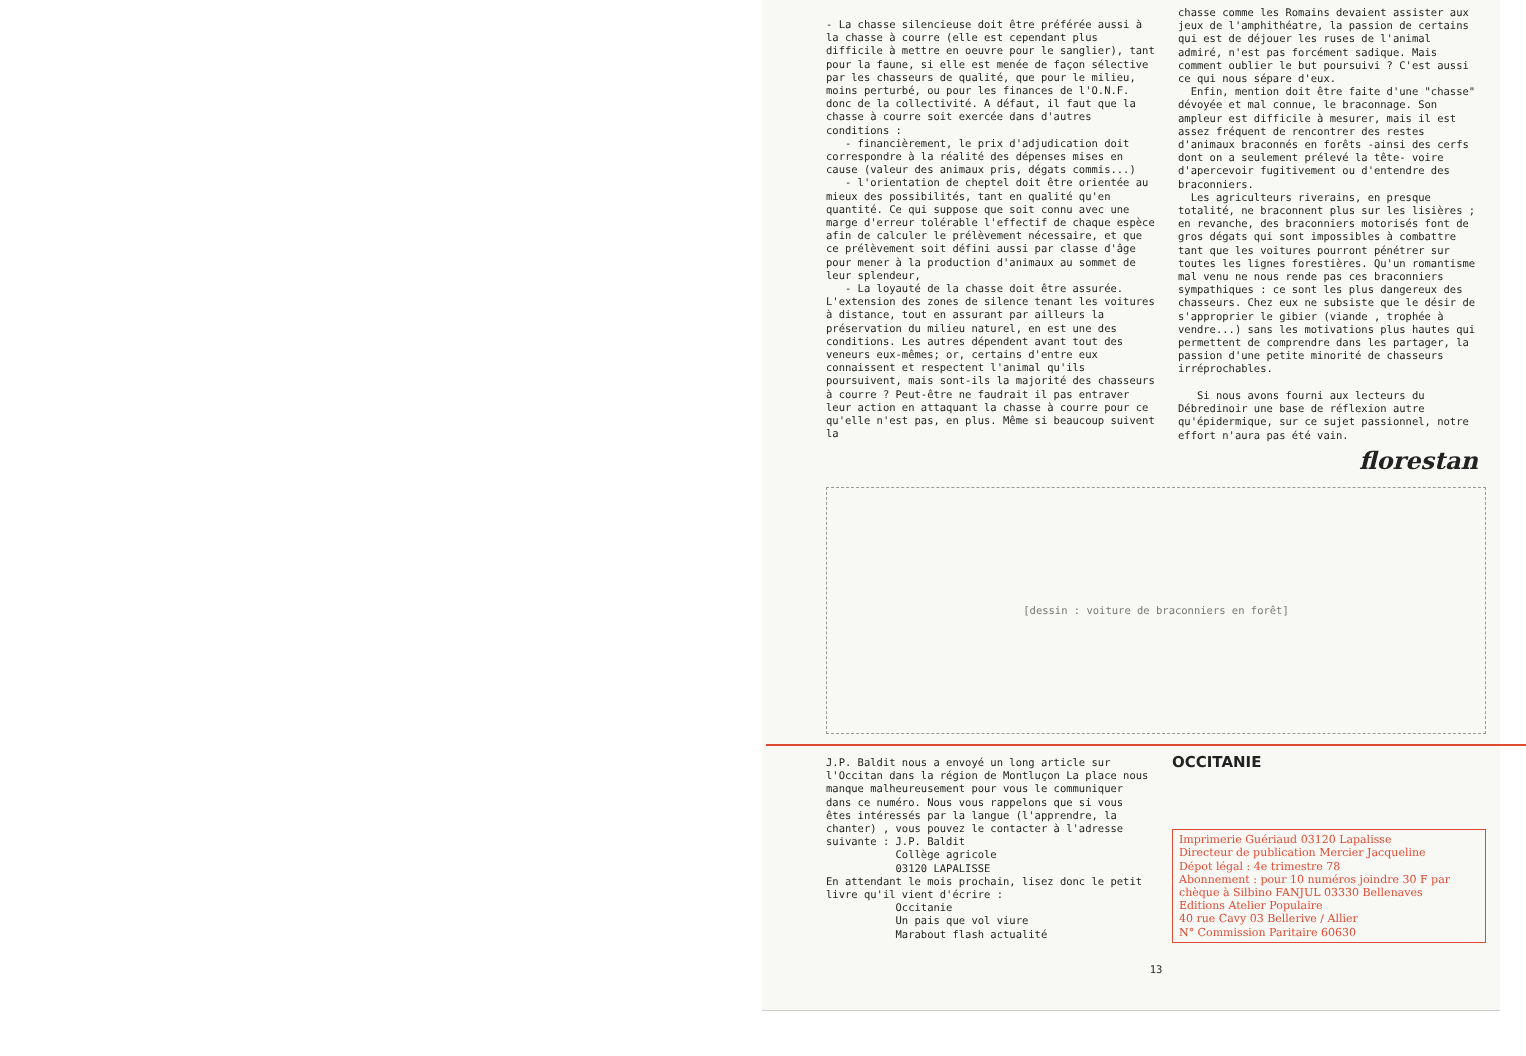- La chasse silencieuse doit être préférée aussi à la chasse à courre (elle est cependant plus difficile à mettre en oeuvre pour le sanglier), tant pour la faune, si elle est menée de façon sélective par les chasseurs de qualité, que pour le milieu, moins perturbé, ou pour les finances de l'O.N.F. donc de la collectivité. A défaut, il faut que la chasse à courre soit exercée dans d'autres conditions :
- financièrement, le prix d'adjudication doit correspondre à la réalité des dépenses mises en cause (valeur des animaux pris, dégats commis...)
- l'orientation de cheptel doit être orientée au mieux des possibilités, tant en qualité qu'en quantité. Ce qui suppose que soit connu avec une marge d'erreur tolérable l'effectif de chaque espèce afin de calculer le prélèvement nécessaire, et que ce prélèvement soit défini aussi par classe d'âge pour mener à la production d'animaux au sommet de leur splendeur,
- La loyauté de la chasse doit être assurée. L'extension des zones de silence tenant les voitures à distance, tout en assurant par ailleurs la préservation du milieu naturel, en est une des conditions. Les autres dépendent avant tout des veneurs eux-mêmes; or, certains d'entre eux connaissent et respectent l'animal qu'ils poursuivent, mais sont-ils la majorité des chasseurs à courre ? Peut-être ne faudrait il pas entraver leur action en attaquant la chasse à courre pour ce qu'elle n'est pas, en plus. Même si beaucoup suivent la
chasse comme les Romains devaient assister aux jeux de l'amphithéatre, la passion de certains qui est de déjouer les ruses de l'animal admiré, n'est pas forcément sadique. Mais comment oublier le but poursuivi ? C'est aussi ce qui nous sépare d'eux.
Enfin, mention doit être faite d'une "chasse" dévoyée et mal connue, le braconnage. Son ampleur est difficile à mesurer, mais il est assez fréquent de rencontrer des restes d'animaux braconnés en forêts -ainsi des cerfs dont on a seulement prélevé la tête- voire d'apercevoir fugitivement ou d'entendre des braconniers.
Les agriculteurs riverains, en presque totalité, ne braconnent plus sur les lisières ; en revanche, des braconniers motorisés font de gros dégats qui sont impossibles à combattre tant que les voitures pourront pénétrer sur toutes les lignes forestières. Qu'un romantisme mal venu ne nous rende pas ces braconniers sympathiques : ce sont les plus dangereux des chasseurs. Chez eux ne subsiste que le désir de s'approprier le gibier (viande , trophée à vendre...) sans les motivations plus hautes qui permettent de comprendre dans les partager, la passion d'une petite minorité de chasseurs irréprochables.
Si nous avons fourni aux lecteurs du Débredinoir une base de réflexion autre qu'épidermique, sur ce sujet passionnel, notre effort n'aura pas été vain.
florestan
[dessin : voiture de braconniers en forêt]
J.P. Baldit nous a envoyé un long article sur l'Occitan dans la région de Montluçon La place nous manque malheureusement pour vous le communiquer dans ce numéro. Nous vous rappelons que si vous êtes intéressés par la langue (l'apprendre, la chanter) , vous pouvez le contacter à l'adresse suivante : J.P. Baldit
Collège agricole
03120 LAPALISSE
En attendant le mois prochain, lisez donc le petit livre qu'il vient d'écrire :
Occitanie
Un pais que vol viure
Marabout flash actualité
OCCITANIE
Imprimerie Guériaud 03120 Lapalisse
Directeur de publication Mercier Jacqueline
Dépot légal : 4e trimestre 78
Abonnement : pour 10 numéros joindre 30 F par chèque à Silbino FANJUL 03330 Bellenaves
Editions Atelier Populaire
40 rue Cavy 03 Bellerive / Allier
N° Commission Paritaire 60630
13